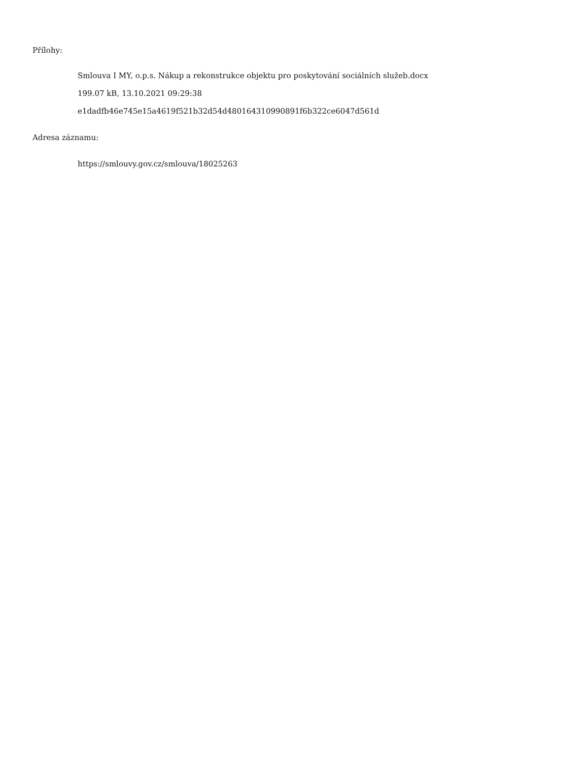Přílohy:
Smlouva I MY, o.p.s. Nákup a rekonstrukce objektu pro poskytování sociálních služeb.docx
199.07 kB, 13.10.2021 09:29:38
e1dadfb46e745e15a4619f521b32d54d480164310990891f6b322ce6047d561d
Adresa záznamu:
https://smlouvy.gov.cz/smlouva/18025263